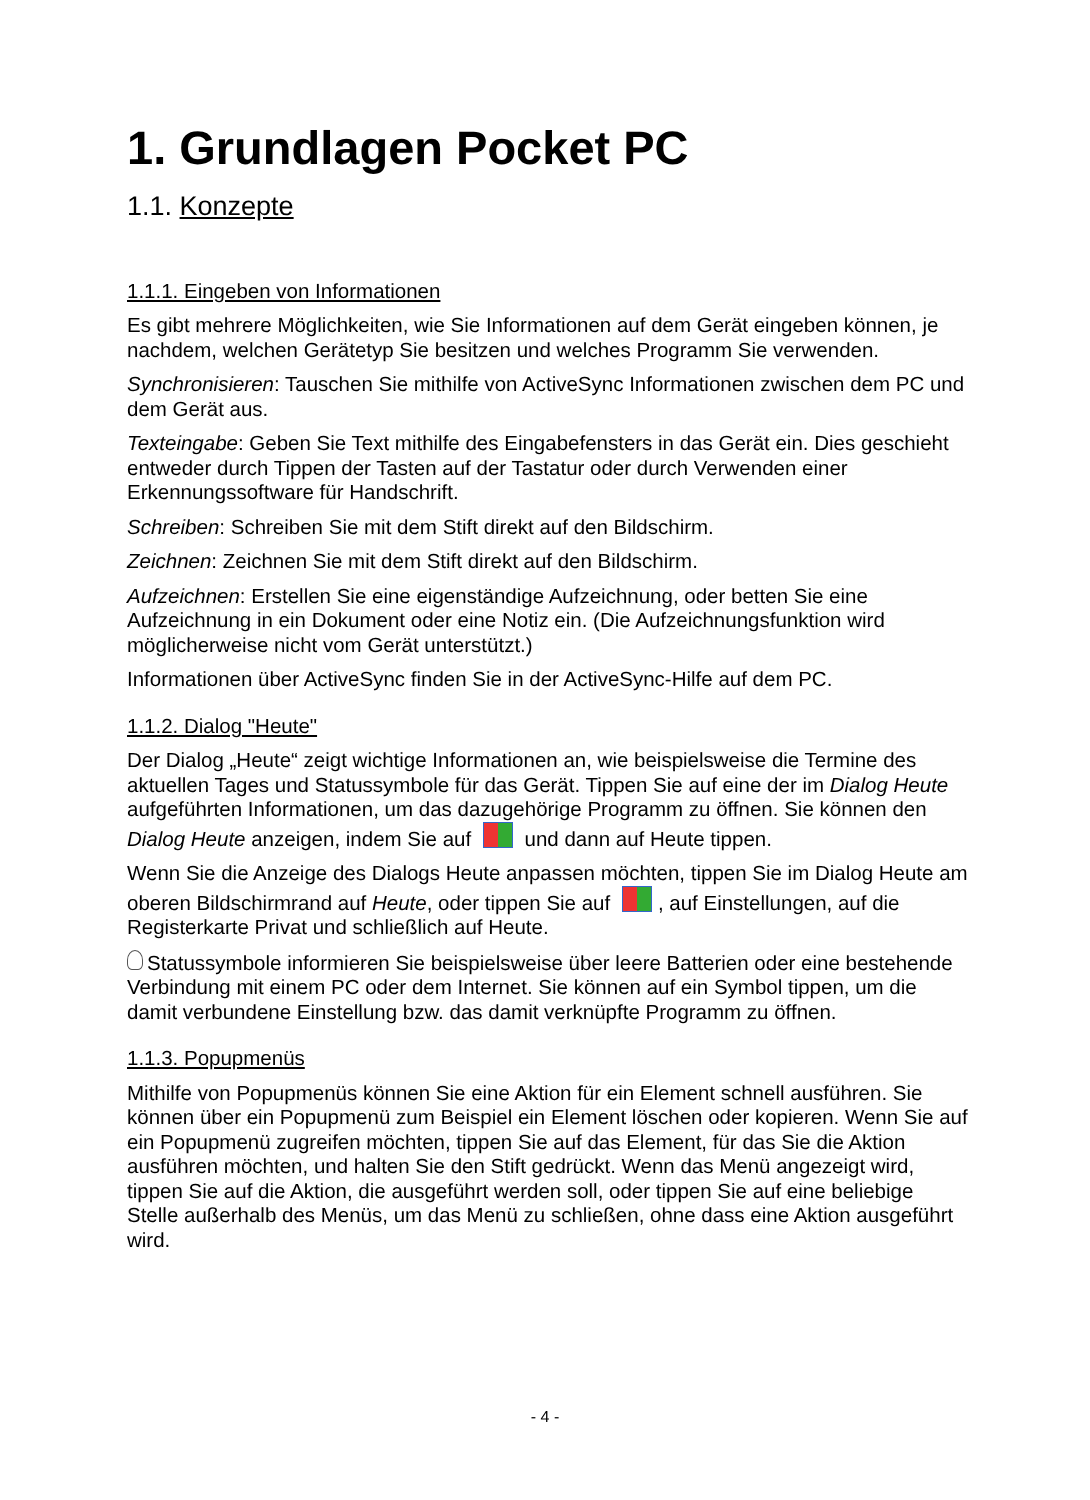1. Grundlagen Pocket PC
1.1. Konzepte
1.1.1. Eingeben von Informationen
Es gibt mehrere Möglichkeiten, wie Sie Informationen auf dem Gerät eingeben können, je nachdem, welchen Gerätetyp Sie besitzen und welches Programm Sie verwenden.
Synchronisieren: Tauschen Sie mithilfe von ActiveSync Informationen zwischen dem PC und dem Gerät aus.
Texteingabe: Geben Sie Text mithilfe des Eingabefensters in das Gerät ein. Dies geschieht entweder durch Tippen der Tasten auf der Tastatur oder durch Verwenden einer Erkennungssoftware für Handschrift.
Schreiben: Schreiben Sie mit dem Stift direkt auf den Bildschirm.
Zeichnen: Zeichnen Sie mit dem Stift direkt auf den Bildschirm.
Aufzeichnen: Erstellen Sie eine eigenständige Aufzeichnung, oder betten Sie eine Aufzeichnung in ein Dokument oder eine Notiz ein. (Die Aufzeichnungsfunktion wird möglicherweise nicht vom Gerät unterstützt.)
Informationen über ActiveSync finden Sie in der ActiveSync-Hilfe auf dem PC.
1.1.2. Dialog "Heute"
Der Dialog „Heute“ zeigt wichtige Informationen an, wie beispielsweise die Termine des aktuellen Tages und Statussymbole für das Gerät. Tippen Sie auf eine der im Dialog Heute aufgeführten Informationen, um das dazugehörige Programm zu öffnen. Sie können den Dialog Heute anzeigen, indem Sie auf und dann auf Heute tippen.
Wenn Sie die Anzeige des Dialogs Heute anpassen möchten, tippen Sie im Dialog Heute am oberen Bildschirmrand auf Heute, oder tippen Sie auf , auf Einstellungen, auf die Registerkarte Privat und schließlich auf Heute.
Statussymbole informieren Sie beispielsweise über leere Batterien oder eine bestehende Verbindung mit einem PC oder dem Internet. Sie können auf ein Symbol tippen, um die damit verbundene Einstellung bzw. das damit verknüpfte Programm zu öffnen.
1.1.3. Popupmenüs
Mithilfe von Popupmenüs können Sie eine Aktion für ein Element schnell ausführen. Sie können über ein Popupmenü zum Beispiel ein Element löschen oder kopieren. Wenn Sie auf ein Popupmenü zugreifen möchten, tippen Sie auf das Element, für das Sie die Aktion ausführen möchten, und halten Sie den Stift gedrückt. Wenn das Menü angezeigt wird, tippen Sie auf die Aktion, die ausgeführt werden soll, oder tippen Sie auf eine beliebige Stelle außerhalb des Menüs, um das Menü zu schließen, ohne dass eine Aktion ausgeführt wird.
- 4 -